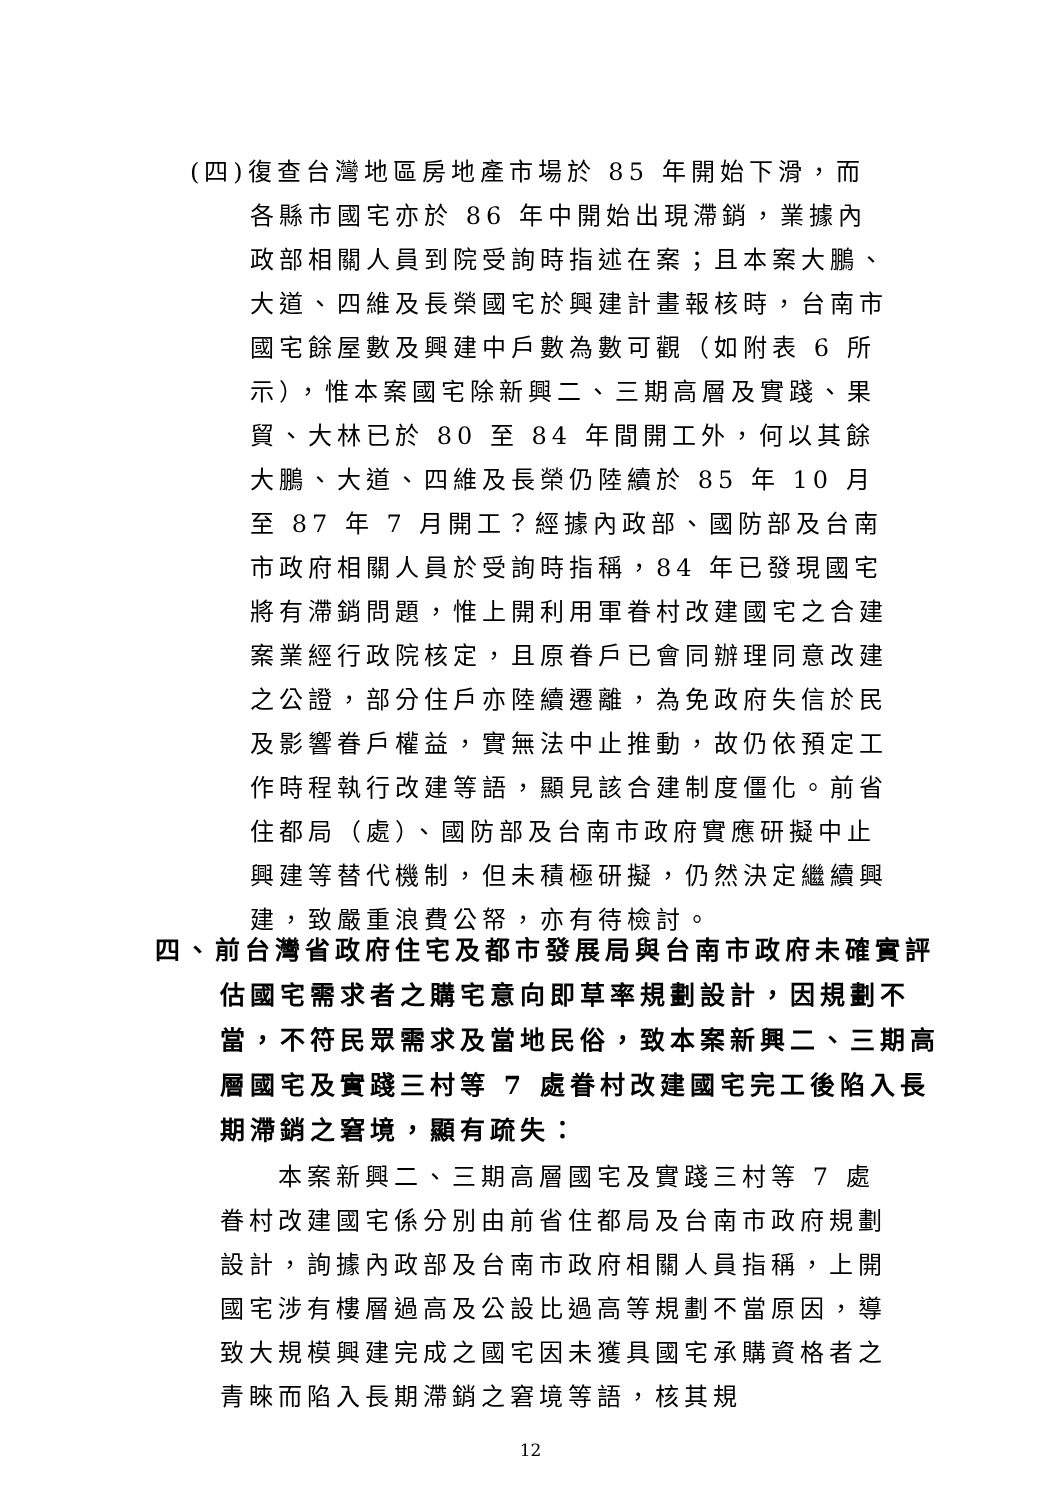(四)復查台灣地區房地產市場於 85 年開始下滑，而各縣市國宅亦於 86 年中開始出現滯銷，業據內政部相關人員到院受詢時指述在案；且本案大鵬、大道、四維及長榮國宅於興建計畫報核時，台南市國宅餘屋數及興建中戶數為數可觀（如附表 6 所示），惟本案國宅除新興二、三期高層及實踐、果貿、大林已於 80 至 84 年間開工外，何以其餘大鵬、大道、四維及長榮仍陸續於 85 年 10 月至 87 年 7 月開工？經據內政部、國防部及台南市政府相關人員於受詢時指稱，84 年已發現國宅將有滯銷問題，惟上開利用軍眷村改建國宅之合建案業經行政院核定，且原眷戶已會同辦理同意改建之公證，部分住戶亦陸續遷離，為免政府失信於民及影響眷戶權益，實無法中止推動，故仍依預定工作時程執行改建等語，顯見該合建制度僵化。前省住都局（處）、國防部及台南市政府實應研擬中止興建等替代機制，但未積極研擬，仍然決定繼續興建，致嚴重浪費公帑，亦有待檢討。
四、前台灣省政府住宅及都市發展局與台南市政府未確實評估國宅需求者之購宅意向即草率規劃設計，因規劃不當，不符民眾需求及當地民俗，致本案新興二、三期高層國宅及實踐三村等 7 處眷村改建國宅完工後陷入長期滯銷之窘境，顯有疏失：
本案新興二、三期高層國宅及實踐三村等 7 處眷村改建國宅係分別由前省住都局及台南市政府規劃設計，詢據內政部及台南市政府相關人員指稱，上開國宅涉有樓層過高及公設比過高等規劃不當原因，導致大規模興建完成之國宅因未獲具國宅承購資格者之青睞而陷入長期滯銷之窘境等語，核其規
12